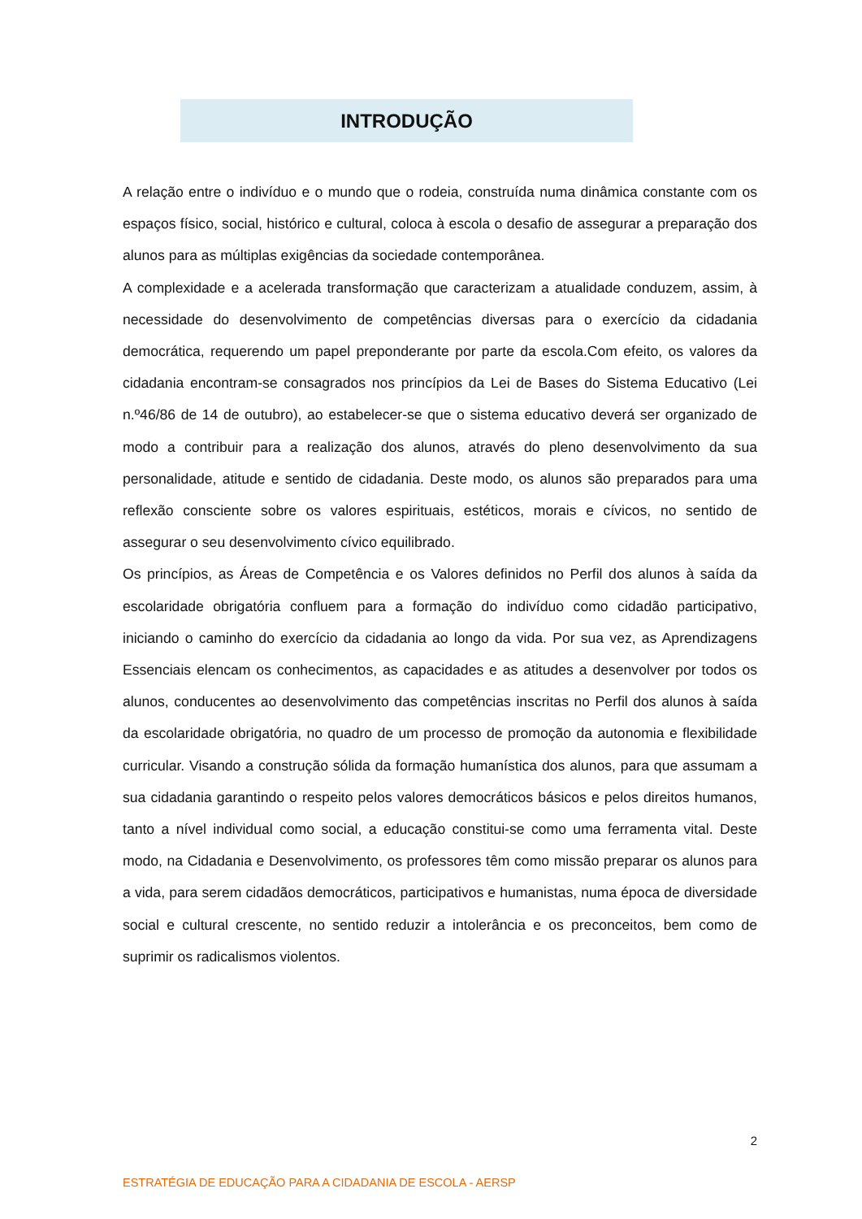INTRODUÇÃO
A relação entre o indivíduo e o mundo que o rodeia, construída numa dinâmica constante com os espaços físico, social, histórico e cultural, coloca à escola o desafio de assegurar a preparação dos alunos para as múltiplas exigências da sociedade contemporânea.
A complexidade e a acelerada transformação que caracterizam a atualidade conduzem, assim, à necessidade do desenvolvimento de competências diversas para o exercício da cidadania democrática, requerendo um papel preponderante por parte da escola.Com efeito, os valores da cidadania encontram-se consagrados nos princípios da Lei de Bases do Sistema Educativo (Lei n.º46/86 de 14 de outubro), ao estabelecer-se que o sistema educativo deverá ser organizado de modo a contribuir para a realização dos alunos, através do pleno desenvolvimento da sua personalidade, atitude e sentido de cidadania. Deste modo, os alunos são preparados para uma reflexão consciente sobre os valores espirituais, estéticos, morais e cívicos, no sentido de assegurar o seu desenvolvimento cívico equilibrado.
Os princípios, as Áreas de Competência e os Valores definidos no Perfil dos alunos à saída da escolaridade obrigatória confluem para a formação do indivíduo como cidadão participativo, iniciando o caminho do exercício da cidadania ao longo da vida. Por sua vez, as Aprendizagens Essenciais elencam os conhecimentos, as capacidades e as atitudes a desenvolver por todos os alunos, conducentes ao desenvolvimento das competências inscritas no Perfil dos alunos à saída da escolaridade obrigatória, no quadro de um processo de promoção da autonomia e flexibilidade curricular. Visando a construção sólida da formação humanística dos alunos, para que assumam a sua cidadania garantindo o respeito pelos valores democráticos básicos e pelos direitos humanos, tanto a nível individual como social, a educação constitui-se como uma ferramenta vital. Deste modo, na Cidadania e Desenvolvimento, os professores têm como missão preparar os alunos para a vida, para serem cidadãos democráticos, participativos e humanistas, numa época de diversidade social e cultural crescente, no sentido reduzir a intolerância e os preconceitos, bem como de suprimir os radicalismos violentos.
2
ESTRATÉGIA DE EDUCAÇÃO PARA A CIDADANIA DE ESCOLA - AERSP